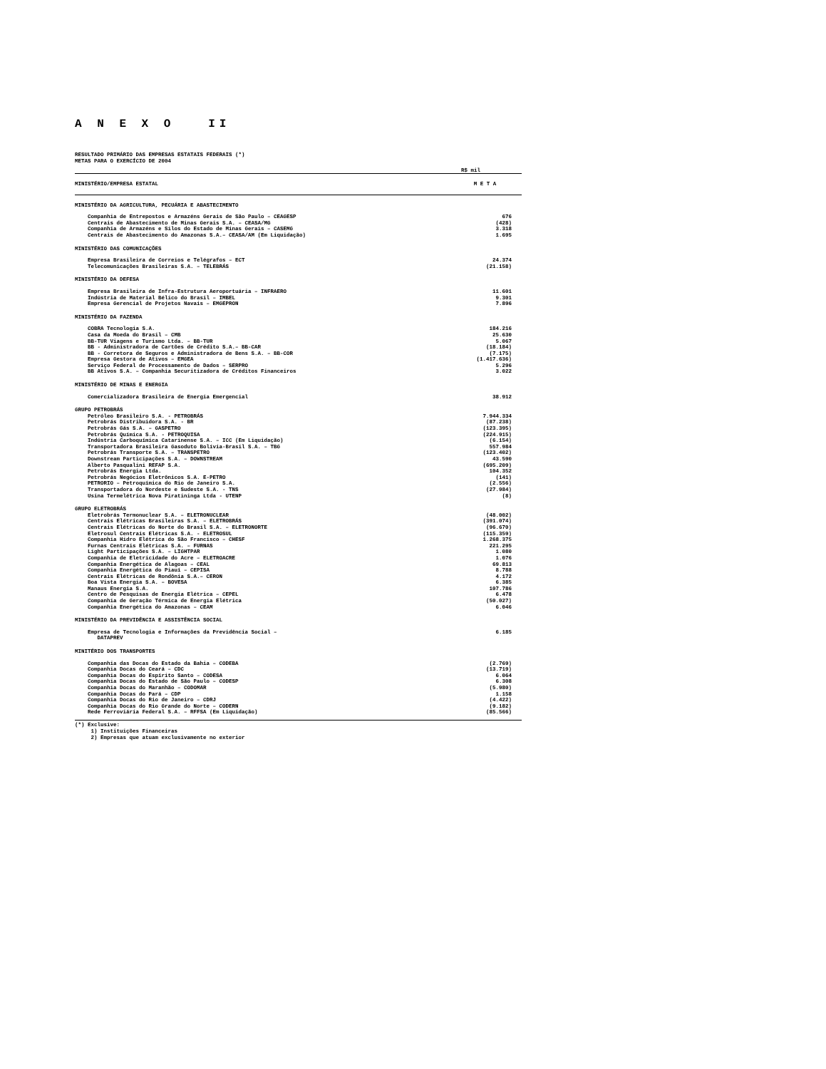A N E X O II
RESULTADO PRIMÁRIO DAS EMPRESAS ESTATAIS FEDERAIS (*)
METAS PARA O EXERCÍCIO DE 2004
R$ mil
| MINISTÉRIO/EMPRESA ESTATAL | M E T A |
| --- | --- |
| MINISTÉRIO DA AGRICULTURA, PECUÁRIA E ABASTECIMENTO | |
| Companhia de Entrepostos e Armazéns Gerais de São Paulo – CEAGESP | 676 |
| Centrais de Abastecimento de Minas Gerais S.A. – CEASA/MG | (428) |
| Companhia de Armazéns e Silos do Estado de Minas Gerais – CASEMG | 3.318 |
| Centrais de Abastecimento do Amazonas S.A.– CEASA/AM (Em Liquidação) | 1.695 |
| MINISTÉRIO DAS COMUNICAÇÕES | |
| Empresa Brasileira de Correios e Telégrafos – ECT | 24.374 |
| Telecomunicações Brasileiras S.A. – TELEBRÁS | (21.158) |
| MINISTÉRIO DA DEFESA | |
| Empresa Brasileira de Infra-Estrutura Aeroportuária – INFRAERO | 11.601 |
| Indústria de Material Bélico do Brasil – IMBEL | 9.301 |
| Empresa Gerencial de Projetos Navais – EMGEPRON | 7.896 |
| MINISTÉRIO DA FAZENDA | |
| COBRA Tecnologia S.A. | 184.216 |
| Casa da Moeda do Brasil – CMB | 25.630 |
| BB-TUR Viagens e Turismo Ltda. – BB-TUR | 5.067 |
| BB - Administradora de Cartões de Crédito S.A.– BB-CAR | (18.184) |
| BB - Corretora de Seguros e Administradora de Bens S.A. – BB-COR | (7.175) |
| Empresa Gestora de Ativos – EMGEA | (1.417.636) |
| Serviço Federal de Processamento de Dados – SERPRO | 5.296 |
| BB Ativos S.A. – Companhia Securitizadora de Créditos Financeiros | 3.022 |
| MINISTÉRIO DE MINAS E ENERGIA | |
| Comercializadora Brasileira de Energia Emergencial | 38.912 |
| GRUPO PETROBRÁS | |
| Petróleo Brasileiro S.A. - PETROBRÁS | 7.944.334 |
| Petrobrás Distribuidora S.A. - BR | (87.238) |
| Petrobrás Gás S.A. – GASPETRO | (123.395) |
| Petrobrás Química S.A. - PETROQUISA | (224.915) |
| Indústria Carboquímica Catarinense S.A. – ICC (Em Liquidação) | (6.154) |
| Transportadora Brasileira Gasoduto Bolívia-Brasil S.A. – TBG | 557.984 |
| Petrobrás Transporte S.A. – TRANSPETRO | (123.402) |
| Downstream Participações S.A. – DOWNSTREAM | 43.590 |
| Alberto Pasqualini REFAP S.A. | (695.209) |
| Petrobrás Energia Ltda. | 104.352 |
| Petrobrás Negócios Eletrônicos S.A. E-PETRO | (141) |
| PETRORIO – Petroquímica do Rio de Janeiro S.A. | (2.556) |
| Transportadora do Nordeste e Sudeste S.A. - TNS | (27.984) |
| Usina Termelétrica Nova Piratininga Ltda - UTENP | (8) |
| GRUPO ELETROBRÁS | |
| Eletrobrás Termonuclear S.A. – ELETRONUCLEAR | (48.002) |
| Centrais Elétricas Brasileiras S.A. – ELETROBRÁS | (391.074) |
| Centrais Elétricas do Norte do Brasil S.A. – ELETRONORTE | (96.670) |
| Eletrosul Centrais Elétricas S.A. - ELETROSUL | (115.359) |
| Companhia Hidro Elétrica do São Francisco – CHESF | 1.268.375 |
| Furnas Centrais Elétricas S.A. – FURNAS | 221.295 |
| Light Participações S.A. – LIGHTPAR | 1.080 |
| Companhia de Eletricidade do Acre – ELETROACRE | 1.076 |
| Companhia Energética de Alagoas – CEAL | 69.813 |
| Companhia Energética do Piauí – CEPISA | 8.788 |
| Centrais Elétricas de Rondônia S.A.– CERON | 4.172 |
| Boa Vista Energia S.A. – BOVESA | 6.385 |
| Manaus Energia S.A. | 107.786 |
| Centro de Pesquisas de Energia Elétrica – CEPEL | 6.478 |
| Companhia de Geração Térmica de Energia Elétrica | (50.027) |
| Companhia Energética do Amazonas – CEAM | 6.046 |
| MINISTÉRIO DA PREVIDÊNCIA E ASSISTÊNCIA SOCIAL | |
| Empresa de Tecnologia e Informações da Previdência Social – DATAPREV | 6.185 |
| MINITÉRIO DOS TRANSPORTES | |
| Companhia das Docas do Estado da Bahia – CODEBA | (2.769) |
| Companhia Docas do Ceará – CDC | (13.719) |
| Companhia Docas do Espírito Santo – CODESA | 6.064 |
| Companhia Docas do Estado de São Paulo – CODESP | 6.308 |
| Companhia Docas do Maranhão – CODOMAR | (5.980) |
| Companhia Docas do Pará – CDP | 1.158 |
| Companhia Docas do Rio de Janeiro – CDRJ | (4.422) |
| Companhia Docas do Rio Grande do Norte – CODERN | (9.182) |
| Rede Ferroviária Federal S.A. – RFFSA (Em Liquidação) | (85.566) |
(*) Exclusive:
1) Instituições Financeiras
2) Empresas que atuam exclusivamente no exterior